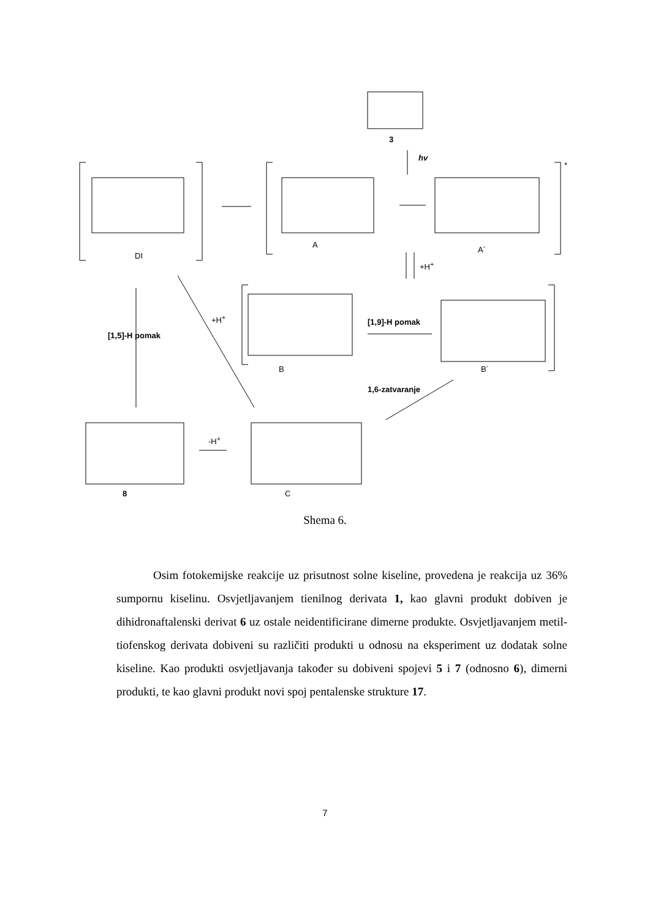3
hv
*
DI
A
A´
+H<sup>+</sup>
+H<sup>+</sup>
[1,5]-H pomak
[1,9]-H pomak
B B´
1,6-zatvaranje
-H<sup>+</sup>
8 C
Shema 6.
Osim fotokemijske reakcije uz prisutnost solne kiseline, provedena je reakcija uz 36% sumpornu kiselinu. Osvjetljavanjem tienilnog derivata 1, kao glavni produkt dobiven je dihidronaftalenski derivat 6 uz ostale neidentificirane dimerne produkte. Osvjetljavanjem metil-tiofenskog derivata dobiveni su različiti produkti u odnosu na eksperiment uz dodatak solne kiseline. Kao produkti osvjetljavanja također su dobiveni spojevi 5 i 7 (odnosno 6), dimerni produkti, te kao glavni produkt novi spoj pentalenske strukture 17.
7